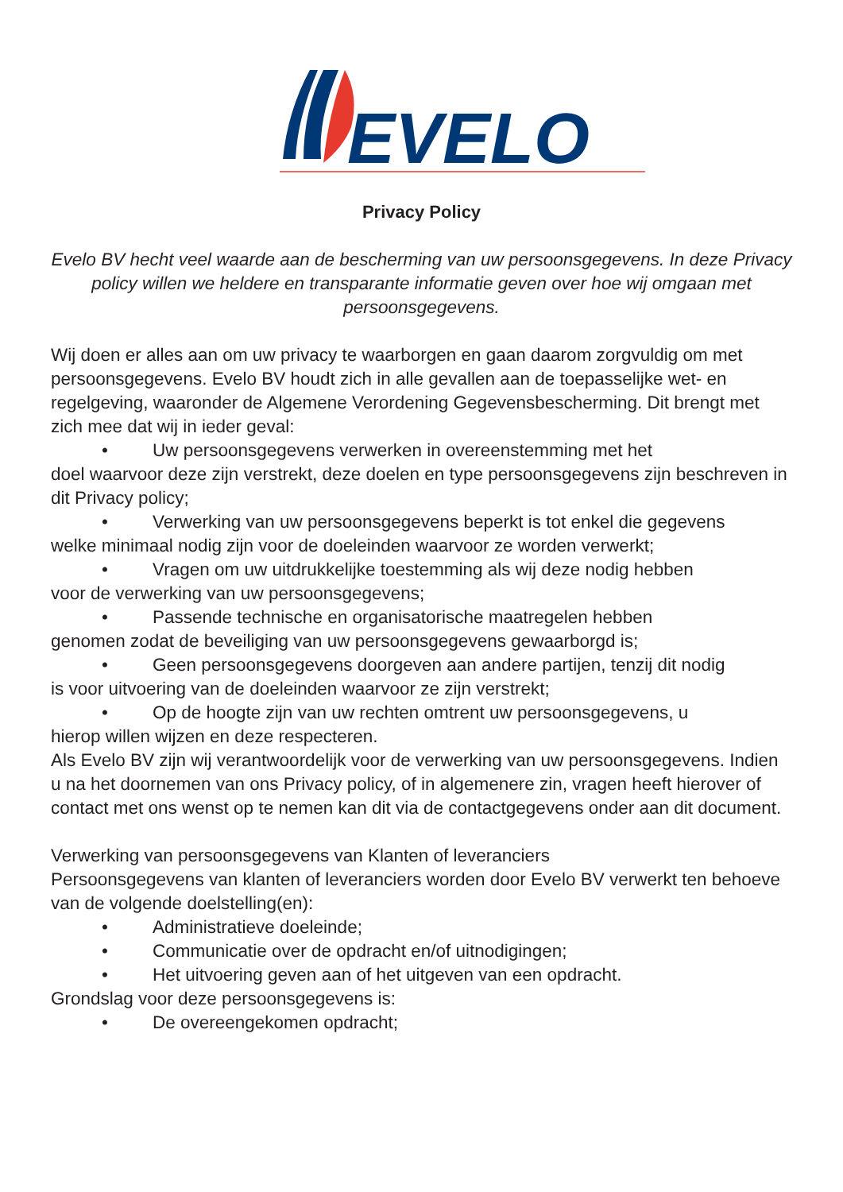EVELO
Privacy Policy
Evelo BV hecht veel waarde aan de bescherming van uw persoonsgegevens. In deze Privacy policy willen we heldere en transparante informatie geven over hoe wij omgaan met persoonsgegevens.
Wij doen er alles aan om uw privacy te waarborgen en gaan daarom zorgvuldig om met persoonsgegevens. Evelo BV houdt zich in alle gevallen aan de toepasselijke wet- en regelgeving, waaronder de Algemene Verordening Gegevensbescherming. Dit brengt met zich mee dat wij in ieder geval:
• Uw persoonsgegevens verwerken in overeenstemming met het
doel waarvoor deze zijn verstrekt, deze doelen en type persoonsgegevens zijn beschreven in dit Privacy policy;
• Verwerking van uw persoonsgegevens beperkt is tot enkel die gegevens
welke minimaal nodig zijn voor de doeleinden waarvoor ze worden verwerkt;
• Vragen om uw uitdrukkelijke toestemming als wij deze nodig hebben
voor de verwerking van uw persoonsgegevens;
• Passende technische en organisatorische maatregelen hebben
genomen zodat de beveiliging van uw persoonsgegevens gewaarborgd is;
• Geen persoonsgegevens doorgeven aan andere partijen, tenzij dit nodig
is voor uitvoering van de doeleinden waarvoor ze zijn verstrekt;
• Op de hoogte zijn van uw rechten omtrent uw persoonsgegevens, u
hierop willen wijzen en deze respecteren.
Als Evelo BV zijn wij verantwoordelijk voor de verwerking van uw persoonsgegevens. Indien u na het doornemen van ons Privacy policy, of in algemenere zin, vragen heeft hierover of contact met ons wenst op te nemen kan dit via de contactgegevens onder aan dit document.
Verwerking van persoonsgegevens van Klanten of leveranciers
Persoonsgegevens van klanten of leveranciers worden door Evelo BV verwerkt ten behoeve van de volgende doelstelling(en):
• Administratieve doeleinde;
• Communicatie over de opdracht en/of uitnodigingen;
• Het uitvoering geven aan of het uitgeven van een opdracht.
Grondslag voor deze persoonsgegevens is:
• De overeengekomen opdracht;